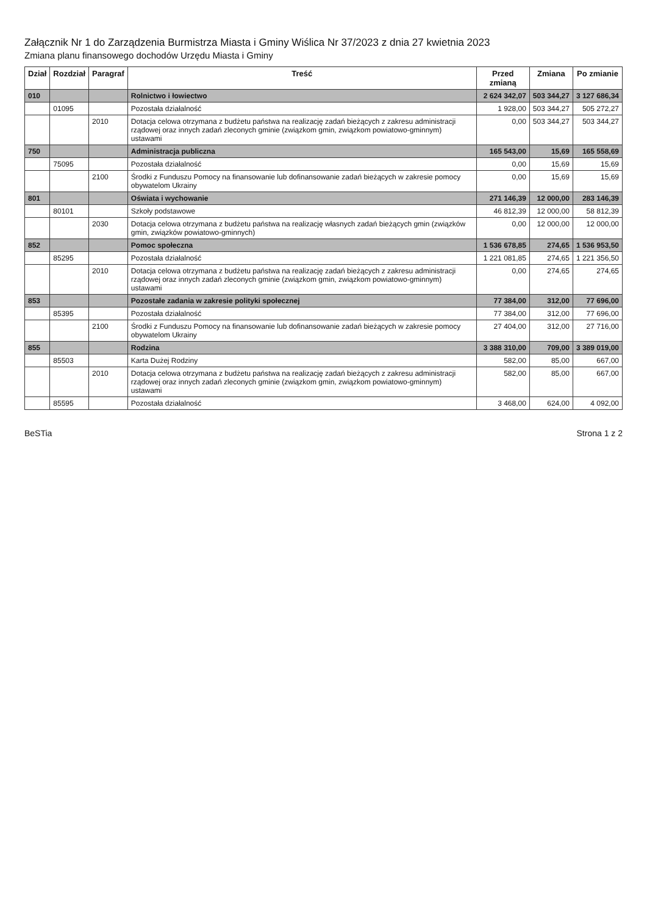Załącznik Nr 1 do Zarządzenia Burmistrza Miasta i Gminy Wiślica Nr 37/2023 z dnia 27 kwietnia 2023
Zmiana planu finansowego dochodów Urzędu Miasta i Gminy
| Dział | Rozdział | Paragraf | Treść | Przed zmianą | Zmiana | Po zmianie |
| --- | --- | --- | --- | --- | --- | --- |
| 010 | | | Rolnictwo i łowiectwo | 2 624 342,07 | 503 344,27 | 3 127 686,34 |
| | 01095 | | Pozostała działalność | 1 928,00 | 503 344,27 | 505 272,27 |
| | | 2010 | Dotacja celowa otrzymana z budżetu państwa na realizację zadań bieżących z zakresu administracji rządowej oraz innych zadań zleconych gminie (związkom gmin, związkom powiatowo-gminnym) ustawami | 0,00 | 503 344,27 | 503 344,27 |
| 750 | | | Administracja publiczna | 165 543,00 | 15,69 | 165 558,69 |
| | 75095 | | Pozostała działalność | 0,00 | 15,69 | 15,69 |
| | | 2100 | Środki z Funduszu Pomocy na finansowanie lub dofinansowanie zadań bieżących w zakresie pomocy obywatelom Ukrainy | 0,00 | 15,69 | 15,69 |
| 801 | | | Oświata i wychowanie | 271 146,39 | 12 000,00 | 283 146,39 |
| | 80101 | | Szkoły podstawowe | 46 812,39 | 12 000,00 | 58 812,39 |
| | | 2030 | Dotacja celowa otrzymana z budżetu państwa na realizację własnych zadań bieżących gmin (związków gmin, związków powiatowo-gminnych) | 0,00 | 12 000,00 | 12 000,00 |
| 852 | | | Pomoc społeczna | 1 536 678,85 | 274,65 | 1 536 953,50 |
| | 85295 | | Pozostała działalność | 1 221 081,85 | 274,65 | 1 221 356,50 |
| | | 2010 | Dotacja celowa otrzymana z budżetu państwa na realizację zadań bieżących z zakresu administracji rządowej oraz innych zadań zleconych gminie (związkom gmin, związkom powiatowo-gminnym) ustawami | 0,00 | 274,65 | 274,65 |
| 853 | | | Pozostałe zadania w zakresie polityki społecznej | 77 384,00 | 312,00 | 77 696,00 |
| | 85395 | | Pozostała działalność | 77 384,00 | 312,00 | 77 696,00 |
| | | 2100 | Środki z Funduszu Pomocy na finansowanie lub dofinansowanie zadań bieżących w zakresie pomocy obywatelom Ukrainy | 27 404,00 | 312,00 | 27 716,00 |
| 855 | | | Rodzina | 3 388 310,00 | 709,00 | 3 389 019,00 |
| | 85503 | | Karta Dużej Rodziny | 582,00 | 85,00 | 667,00 |
| | | 2010 | Dotacja celowa otrzymana z budżetu państwa na realizację zadań bieżących z zakresu administracji rządowej oraz innych zadań zleconych gminie (związkom gmin, związkom powiatowo-gminnym) ustawami | 582,00 | 85,00 | 667,00 |
| | 85595 | | Pozostała działalność | 3 468,00 | 624,00 | 4 092,00 |
BeSTia Strona 1 z 2